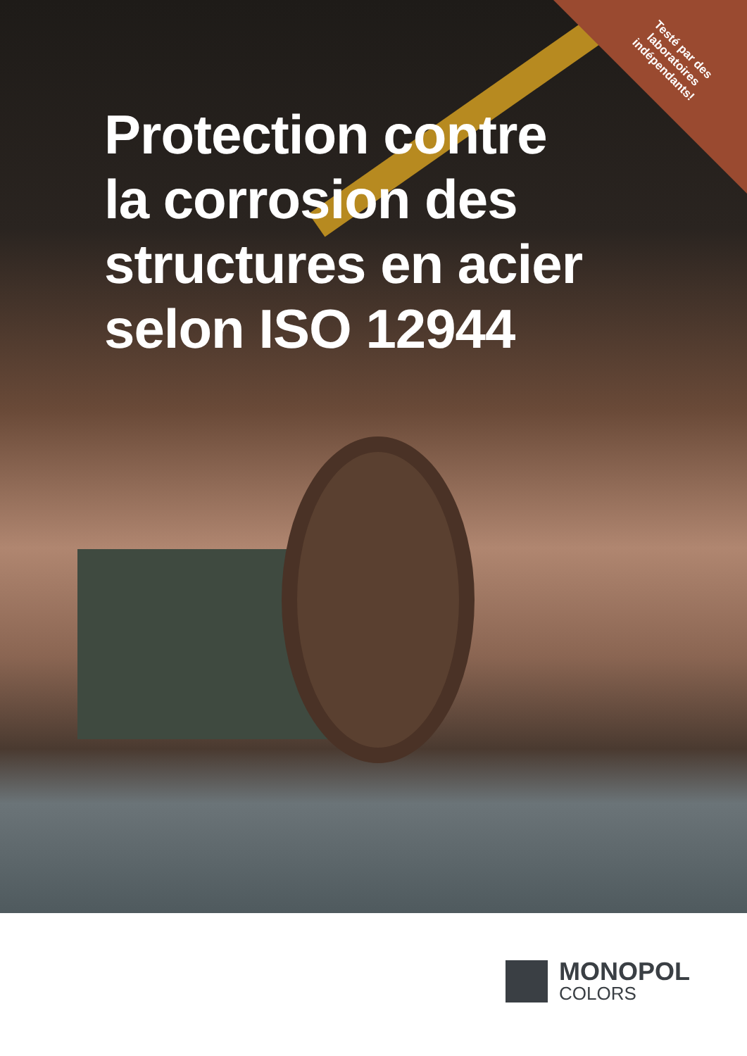Testé par des laboratoires indépendants!
Protection contre
la corrosion des
structures en acier
selon ISO 12944
MONOPOL
COLORS